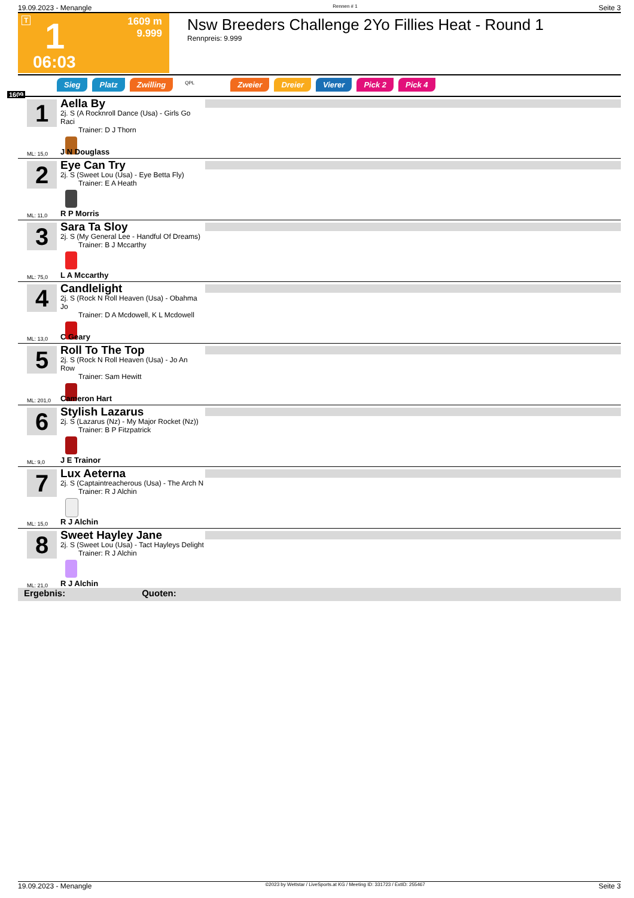19.09.2023 - Menangle Rennen # 1 Seite 3
T 1
1609 m
9.999
06:03
Nsw Breeders Challenge 2Yo Fillies Heat - Round 1
Rennpreis: 9.999
Sieg Platz Zwilling QPL Zweier Dreier Vierer Pick 2 Pick 4
1609
1
Aella By
2j. S (A Rocknroll Dance (Usa) - Girls Go Raci
Trainer: D J Thorn
ML: 15,0 J N Douglass
2
Eye Can Try
2j. S (Sweet Lou (Usa) - Eye Betta Fly)
Trainer: E A Heath
ML: 11,0 R P Morris
3
Sara Ta Sloy
2j. S (My General Lee - Handful Of Dreams)
Trainer: B J Mccarthy
ML: 75,0 L A Mccarthy
4
Candlelight
2j. S (Rock N Roll Heaven (Usa) - Obahma Jo
Trainer: D A Mcdowell, K L Mcdowell
ML: 13,0 C Geary
5
Roll To The Top
2j. S (Rock N Roll Heaven (Usa) - Jo An Row
Trainer: Sam Hewitt
ML: 201,0 Cameron Hart
6
Stylish Lazarus
2j. S (Lazarus (Nz) - My Major Rocket (Nz))
Trainer: B P Fitzpatrick
ML: 9,0 J E Trainor
7
Lux Aeterna
2j. S (Captaintreacherous (Usa) - The Arch N
Trainer: R J Alchin
ML: 15,0 R J Alchin
8
Sweet Hayley Jane
2j. S (Sweet Lou (Usa) - Tact Hayleys Delight
Trainer: R J Alchin
ML: 21,0 R J Alchin
Ergebnis: Quoten:
19.09.2023 - Menangle ©2023 by Wettstar / LiveSports.at KG / Meeting ID: 331723 / ExtID: 255467 Seite 3